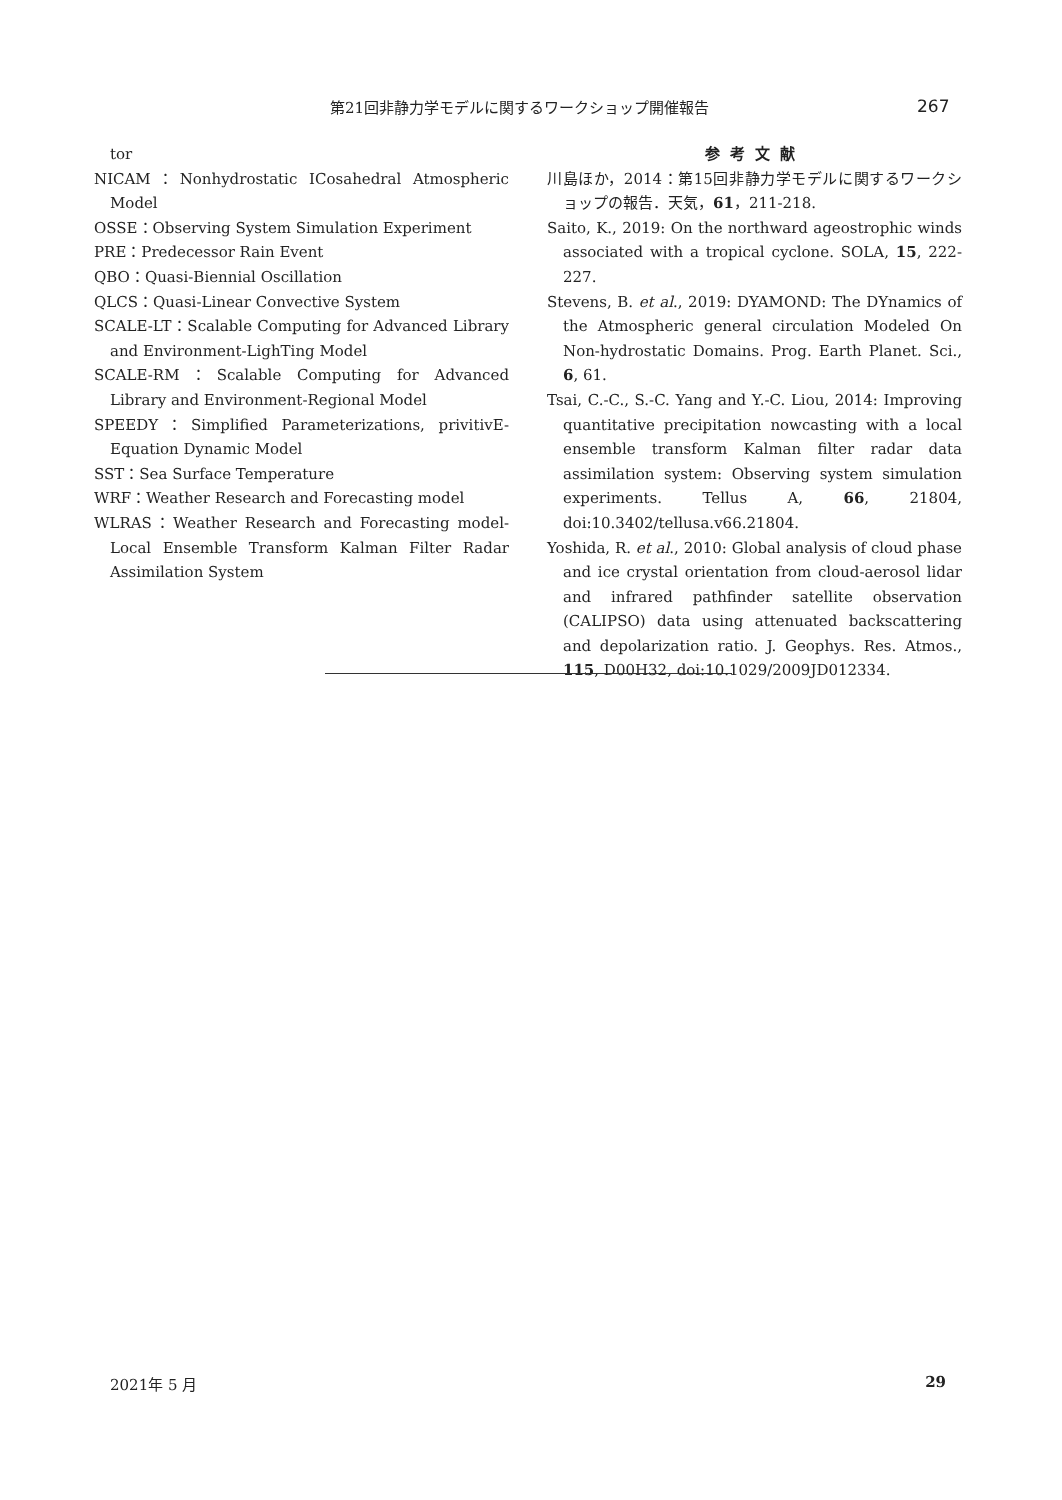第21回非静力学モデルに関するワークショップ開催報告 267
tor
NICAM：Nonhydrostatic ICosahedral Atmospheric Model
OSSE：Observing System Simulation Experiment
PRE：Predecessor Rain Event
QBO：Quasi-Biennial Oscillation
QLCS：Quasi-Linear Convective System
SCALE-LT：Scalable Computing for Advanced Library and Environment-LighTing Model
SCALE-RM：Scalable Computing for Advanced Library and Environment-Regional Model
SPEEDY：Simplified Parameterizations, privitivE-Equation Dynamic Model
SST：Sea Surface Temperature
WRF：Weather Research and Forecasting model
WLRAS：Weather Research and Forecasting model-Local Ensemble Transform Kalman Filter Radar Assimilation System
参考文献
川島ほか，2014：第15回非静力学モデルに関するワークショップの報告．天気，61，211-218.
Saito, K., 2019: On the northward ageostrophic winds associated with a tropical cyclone. SOLA, 15, 222-227.
Stevens, B. et al., 2019: DYAMOND: The DYnamics of the Atmospheric general circulation Modeled On Non-hydrostatic Domains. Prog. Earth Planet. Sci., 6, 61.
Tsai, C.-C., S.-C. Yang and Y.-C. Liou, 2014: Improving quantitative precipitation nowcasting with a local ensemble transform Kalman filter radar data assimilation system: Observing system simulation experiments. Tellus A, 66, 21804, doi:10.3402/tellusa.v66.21804.
Yoshida, R. et al., 2010: Global analysis of cloud phase and ice crystal orientation from cloud-aerosol lidar and infrared pathfinder satellite observation (CALIPSO) data using attenuated backscattering and depolarization ratio. J. Geophys. Res. Atmos., 115, D00H32, doi:10.1029/2009JD012334.
2021年 5 月 29